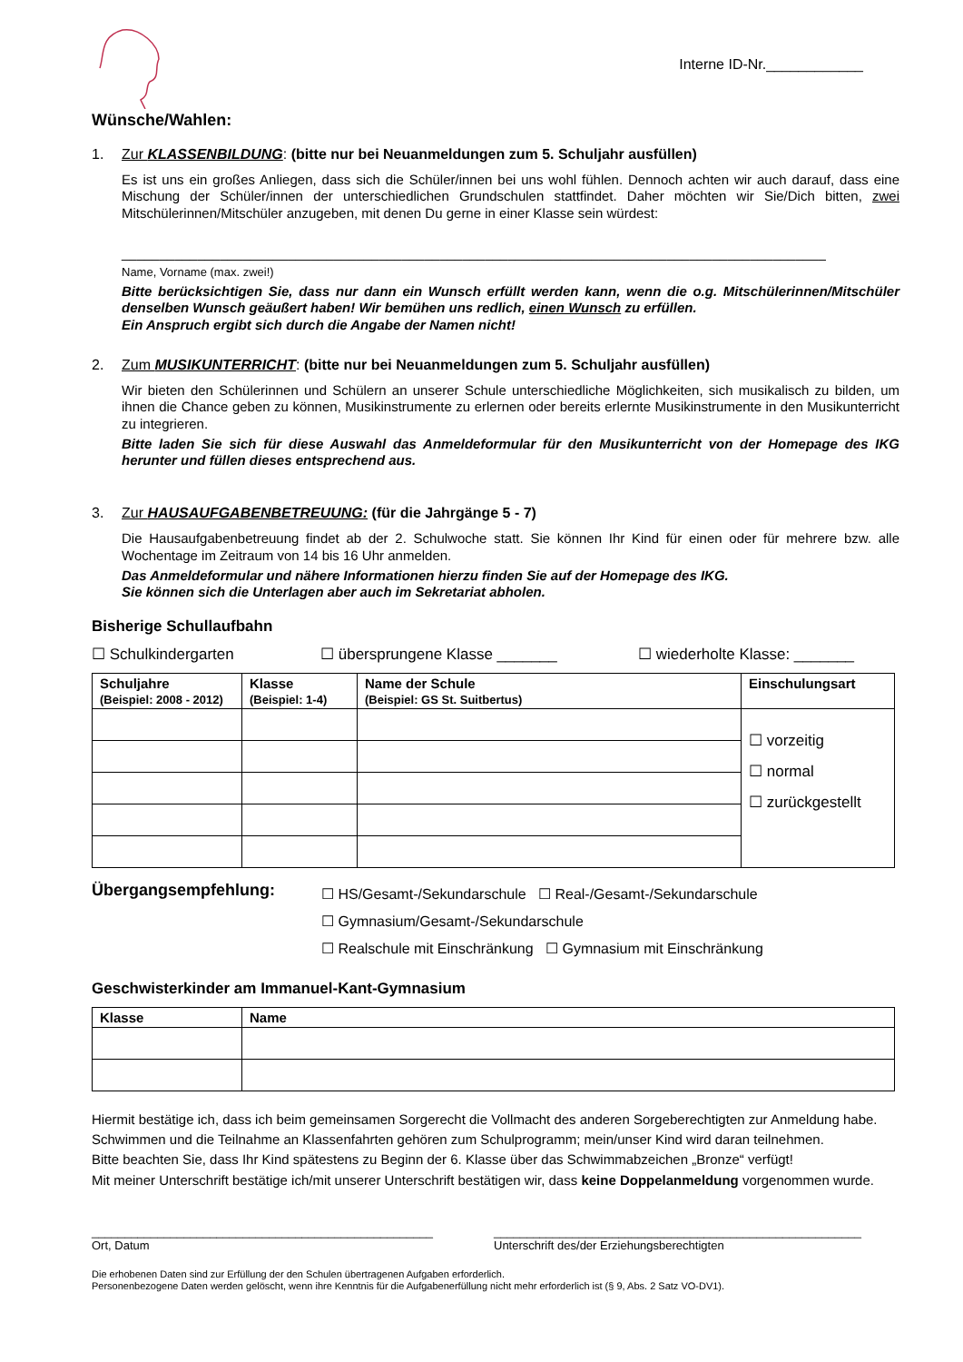Interne ID-Nr.____________
Wünsche/Wahlen:
1. Zur KLASSENBILDUNG: (bitte nur bei Neuanmeldungen zum 5. Schuljahr ausfüllen)
Es ist uns ein großes Anliegen, dass sich die Schüler/innen bei uns wohl fühlen. Dennoch achten wir auch darauf, dass eine Mischung der Schüler/innen der unterschiedlichen Grundschulen stattfindet. Daher möchten wir Sie/Dich bitten, zwei Mitschülerinnen/Mitschüler anzugeben, mit denen Du gerne in einer Klasse sein würdest:
_____________________________________________________________________________________________
Name, Vorname (max. zwei!)
Bitte berücksichtigen Sie, dass nur dann ein Wunsch erfüllt werden kann, wenn die o.g. Mitschülerinnen/Mitschüler denselben Wunsch geäußert haben! Wir bemühen uns redlich, einen Wunsch zu erfüllen.
Ein Anspruch ergibt sich durch die Angabe der Namen nicht!
2. Zum MUSIKUNTERRICHT: (bitte nur bei Neuanmeldungen zum 5. Schuljahr ausfüllen)
Wir bieten den Schülerinnen und Schülern an unserer Schule unterschiedliche Möglichkeiten, sich musikalisch zu bilden, um ihnen die Chance geben zu können, Musikinstrumente zu erlernen oder bereits erlernte Musikinstrumente in den Musikunterricht zu integrieren.
Bitte laden Sie sich für diese Auswahl das Anmeldeformular für den Musikunterricht von der Homepage des IKG herunter und füllen dieses entsprechend aus.
3. Zur HAUSAUFGABENBETREUUNG: (für die Jahrgänge 5 - 7)
Die Hausaufgabenbetreuung findet ab der 2. Schulwoche statt. Sie können Ihr Kind für einen oder für mehrere bzw. alle Wochentage im Zeitraum von 14 bis 16 Uhr anmelden.
Das Anmeldeformular und nähere Informationen hierzu finden Sie auf der Homepage des IKG.
Sie können sich die Unterlagen aber auch im Sekretariat abholen.
Bisherige Schullaufbahn
☐ Schulkindergarten ☐ übersprungene Klasse _______ ☐ wiederholte Klasse: _______
| Schuljahre (Beispiel: 2008 - 2012) | Klasse (Beispiel: 1-4) | Name der Schule (Beispiel: GS St. Suitbertus) | Einschulungsart |
| --- | --- | --- | --- |
| | | | ☐ vorzeitig ☐ normal ☐ zurückgestellt |
Übergangsempfehlung:
☐ HS/Gesamt-/Sekundarschule ☐ Real-/Gesamt-/Sekundarschule
☐ Gymnasium/Gesamt-/Sekundarschule
☐ Realschule mit Einschränkung ☐ Gymnasium mit Einschränkung
Geschwisterkinder am Immanuel-Kant-Gymnasium
| Klasse | Name |
| --- | --- |
Hiermit bestätige ich, dass ich beim gemeinsamen Sorgerecht die Vollmacht des anderen Sorgeberechtigten zur Anmeldung habe.
Schwimmen und die Teilnahme an Klassenfahrten gehören zum Schulprogramm; mein/unser Kind wird daran teilnehmen.
Bitte beachten Sie, dass Ihr Kind spätestens zu Beginn der 6. Klasse über das Schwimmabzeichen „Bronze“ verfügt!
Mit meiner Unterschrift bestätige ich/mit unserer Unterschrift bestätigen wir, dass keine Doppelanmeldung vorgenommen wurde.
____________________________________________________
Ort, Datum
________________________________________________________
Unterschrift des/der Erziehungsberechtigten
Die erhobenen Daten sind zur Erfüllung der den Schulen übertragenen Aufgaben erforderlich.
Personenbezogene Daten werden gelöscht, wenn ihre Kenntnis für die Aufgabenerfüllung nicht mehr erforderlich ist (§ 9, Abs. 2 Satz VO-DV1).